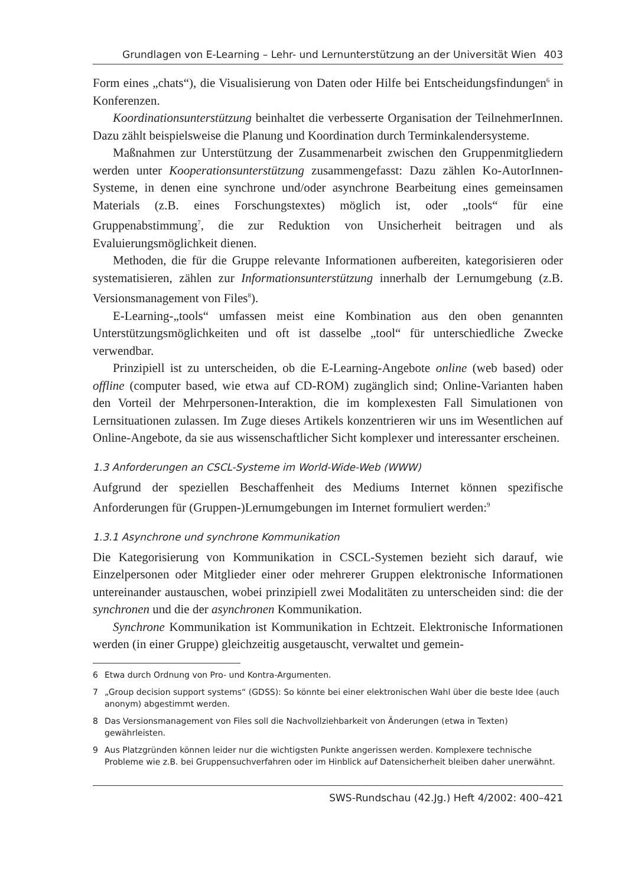Grundlagen von E-Learning – Lehr- und Lernunterstützung an der Universität Wien 403
Form eines „chats“), die Visualisierung von Daten oder Hilfe bei Entscheidungsfindungen<sup>6</sup> in Konferenzen.
Koordinationsunterstützung beinhaltet die verbesserte Organisation der TeilnehmerInnen. Dazu zählt beispielsweise die Planung und Koordination durch Terminkalendersysteme.
Maßnahmen zur Unterstützung der Zusammenarbeit zwischen den Gruppenmitgliedern werden unter Kooperationsunterstützung zusammengefasst: Dazu zählen Ko-AutorInnen-Systeme, in denen eine synchrone und/oder asynchrone Bearbeitung eines gemeinsamen Materials (z.B. eines Forschungstextes) möglich ist, oder „tools“ für eine Gruppenabstimmung<sup>7</sup>, die zur Reduktion von Unsicherheit beitragen und als Evaluierungsmöglichkeit dienen.
Methoden, die für die Gruppe relevante Informationen aufbereiten, kategorisieren oder systematisieren, zählen zur Informationsunterstützung innerhalb der Lernumgebung (z.B. Versionsmanagement von Files<sup>8</sup>).
E-Learning-„tools“ umfassen meist eine Kombination aus den oben genannten Unterstützungsmöglichkeiten und oft ist dasselbe „tool“ für unterschiedliche Zwecke verwendbar.
Prinzipiell ist zu unterscheiden, ob die E-Learning-Angebote online (web based) oder offline (computer based, wie etwa auf CD-ROM) zugänglich sind; Online-Varianten haben den Vorteil der Mehrpersonen-Interaktion, die im komplexesten Fall Simulationen von Lernsituationen zulassen. Im Zuge dieses Artikels konzentrieren wir uns im Wesentlichen auf Online-Angebote, da sie aus wissenschaftlicher Sicht komplexer und interessanter erscheinen.
1.3 Anforderungen an CSCL-Systeme im World-Wide-Web (WWW)
Aufgrund der speziellen Beschaffenheit des Mediums Internet können spezifische Anforderungen für (Gruppen-)Lernumgebungen im Internet formuliert werden:<sup>9</sup>
1.3.1 Asynchrone und synchrone Kommunikation
Die Kategorisierung von Kommunikation in CSCL-Systemen bezieht sich darauf, wie Einzelpersonen oder Mitglieder einer oder mehrerer Gruppen elektronische Informationen untereinander austauschen, wobei prinzipiell zwei Modalitäten zu unterscheiden sind: die der synchronen und die der asynchronen Kommunikation.
Synchrone Kommunikation ist Kommunikation in Echtzeit. Elektronische Informationen werden (in einer Gruppe) gleichzeitig ausgetauscht, verwaltet und gemein-
6 Etwa durch Ordnung von Pro- und Kontra-Argumenten.
7 „Group decision support systems“ (GDSS): So könnte bei einer elektronischen Wahl über die beste Idee (auch anonym) abgestimmt werden.
8 Das Versionsmanagement von Files soll die Nachvollziehbarkeit von Änderungen (etwa in Texten) gewährleisten.
9 Aus Platzgründen können leider nur die wichtigsten Punkte angerissen werden. Komplexere technische Probleme wie z.B. bei Gruppensuchverfahren oder im Hinblick auf Datensicherheit bleiben daher unerwähnt.
SWS-Rundschau (42.Jg.) Heft 4/2002: 400–421